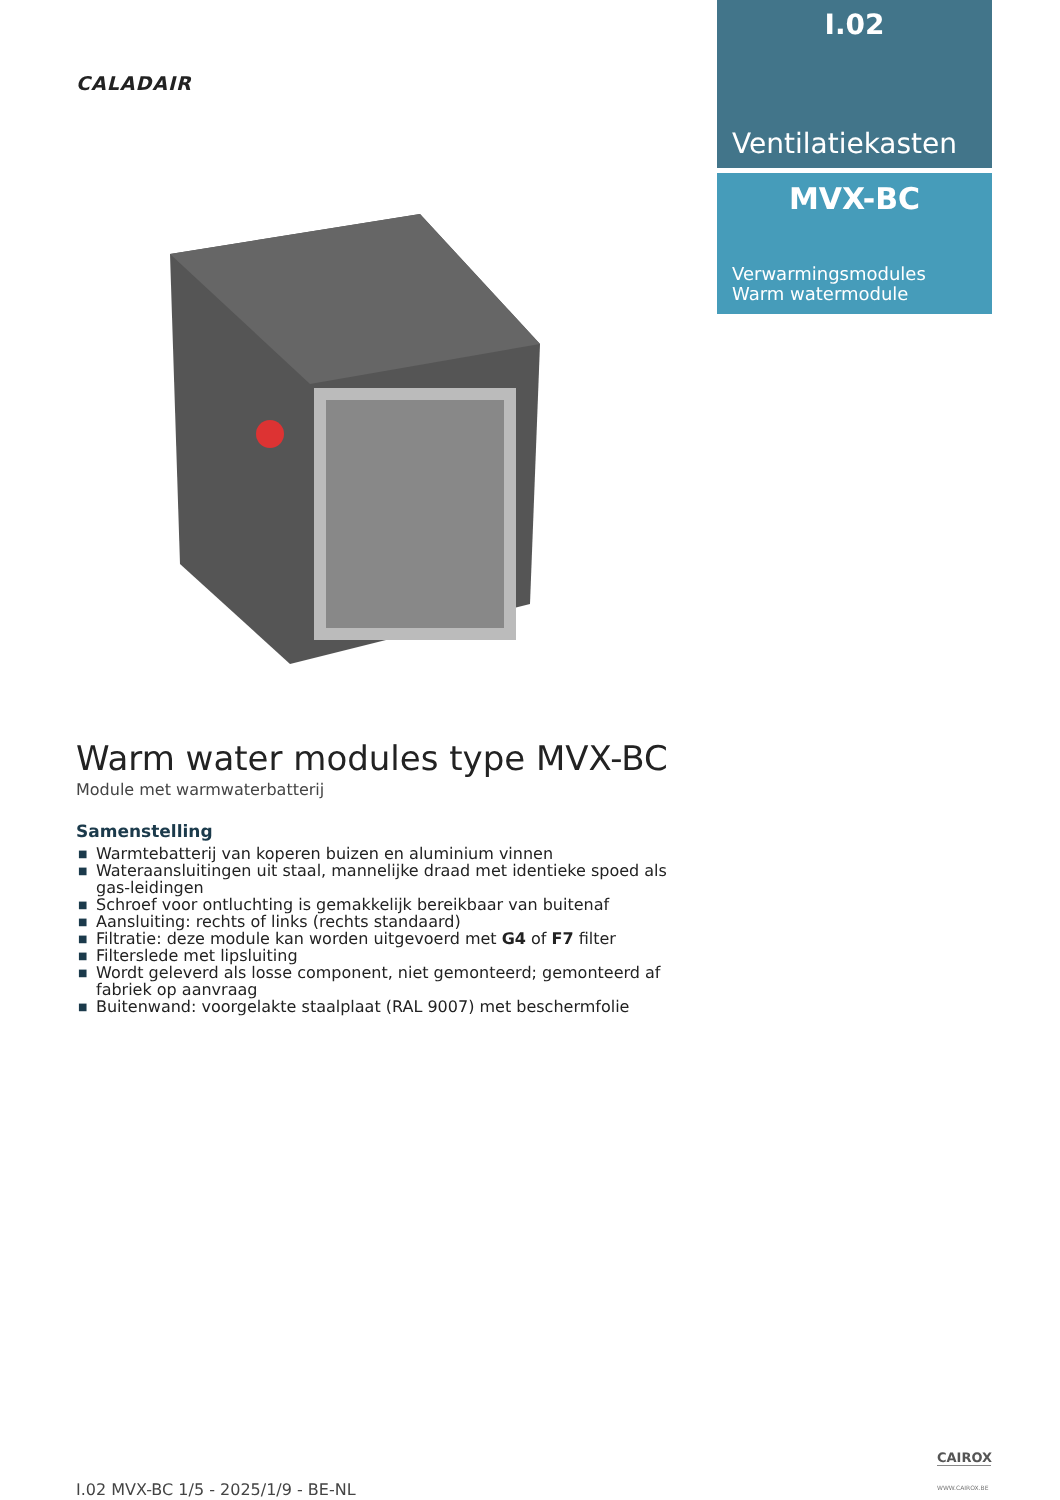CALADAIR
I.02
Ventilatiekasten
MVX-BC
Verwarmingsmodules
Warm watermodule
Warm water modules type MVX-BC
Module met warmwaterbatterij
Samenstelling
■ Warmtebatterij van koperen buizen en aluminium vinnen
■ Wateraansluitingen uit staal, mannelijke draad met identieke spoed als gas-leidingen
■ Schroef voor ontluchting is gemakkelijk bereikbaar van buitenaf
■ Aansluiting: rechts of links (rechts standaard)
■ Filtratie: deze module kan worden uitgevoerd met G4 of F7 filter
■ Filterslede met lipsluiting
■ Wordt geleverd als losse component, niet gemonteerd; gemonteerd af fabriek op aanvraag
■ Buitenwand: voorgelakte staalplaat (RAL 9007) met beschermfolie
CAIROX
WWW.CAIROX.BE
I.02 MVX-BC 1/5 - 2025/1/9 - BE-NL